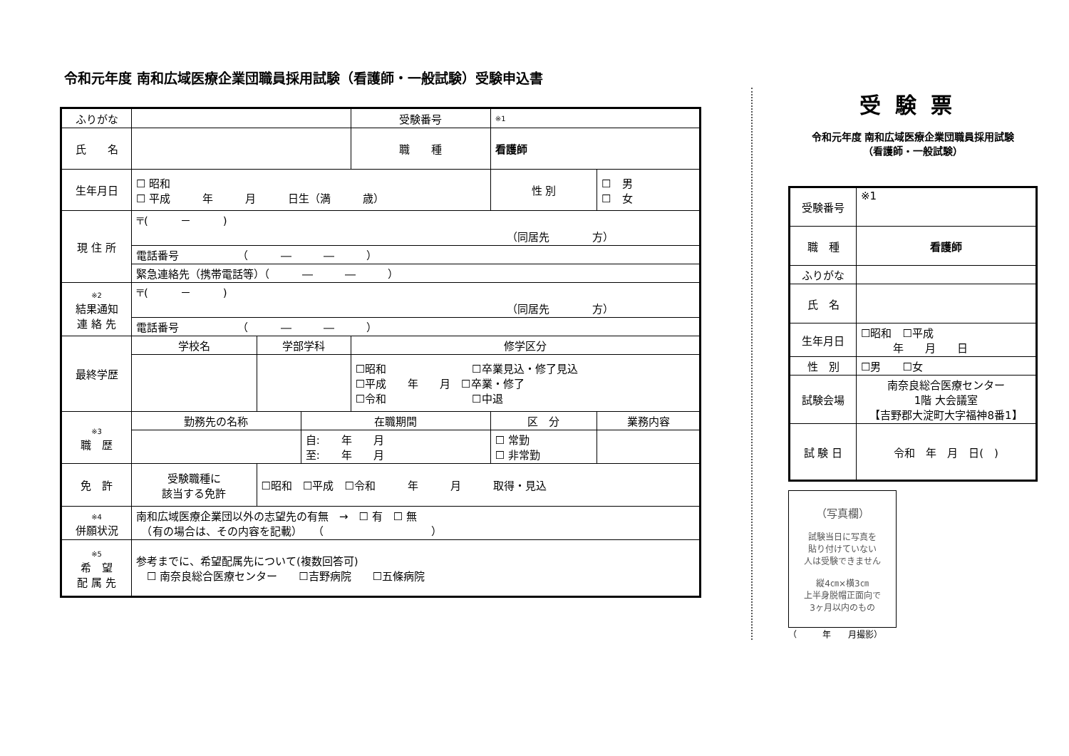令和元年度 南和広域医療企業団職員採用試験（看護師・一般試験）受験申込書
| ふりがな | | | | 受験番号 | ※1 | | |
| 氏 名 | | | | 職 種 | 看護師 | | |
| 生年月日 | ☐ 昭和 ☐ 平成 年 月 日生（満 歳） | | | | | 性 別 | ☐ 男 ☐ 女 |
| 現 住 所 | 〒( － ) （同居先 方） | | | | | | |
| | 電話番号 （ ― ― ） | | | | | | |
| | 緊急連絡先（携帯電話等）（ ― ― ） | | | | | | |
| ※2 結果通知 連 絡 先 | 〒( － ) （同居先 方） | | | | | | |
| | 電話番号 （ ― ― ） | | | | | | |
| 最終学歴 | 学校名 | 学部学科 | | 修学区分 | | | |
| | | | | ☐昭和 ☐卒業見込・修了見込 ☐平成 年 月 ☐卒業・修了 ☐令和 ☐中退 | | | |
| ※3 職 歴 | 勤務先の名称 | | 在職期間 | | 区 分 | | 業務内容 |
| | | | 自: 年 月 至: 年 月 | | ☐ 常勤 ☐ 非常勤 | | |
| 免 許 | 受験職種に 該当する免許 | ☐昭和 ☐平成 ☐令和 年 月 取得・見込 | | | | | |
| ※4 併願状況 | 南和広域医療企業団以外の志望先の有無 → ☐ 有 ☐ 無 （有の場合は、その内容を記載） （ ） | | | | | | |
| ※5 希 望 配 属 先 | 参考までに、希望配属先について(複数回答可) ☐ 南奈良総合医療センター ☐吉野病院 ☐五條病院 | | | | | | |
受験票
令和元年度 南和広域医療企業団職員採用試験
（看護師・一般試験）
| 受験番号 | ※1 |
| 職 種 | 看護師 |
| ふりがな | |
| 氏 名 | |
| 生年月日 | ☐昭和 ☐平成 年 月 日 |
| 性 別 | ☐男 ☐女 |
| 試験会場 | 南奈良総合医療センター 1階 大会議室 【吉野郡大淀町大字福神8番1】 |
| 試 験 日 | 令和 年 月 日( ) |
（写真欄）
試験当日に写真を
貼り付けていない
人は受験できません
縦4㎝×横3㎝
上半身脱帽正面向で
3ヶ月以内のもの
（　　　年　　月撮影）